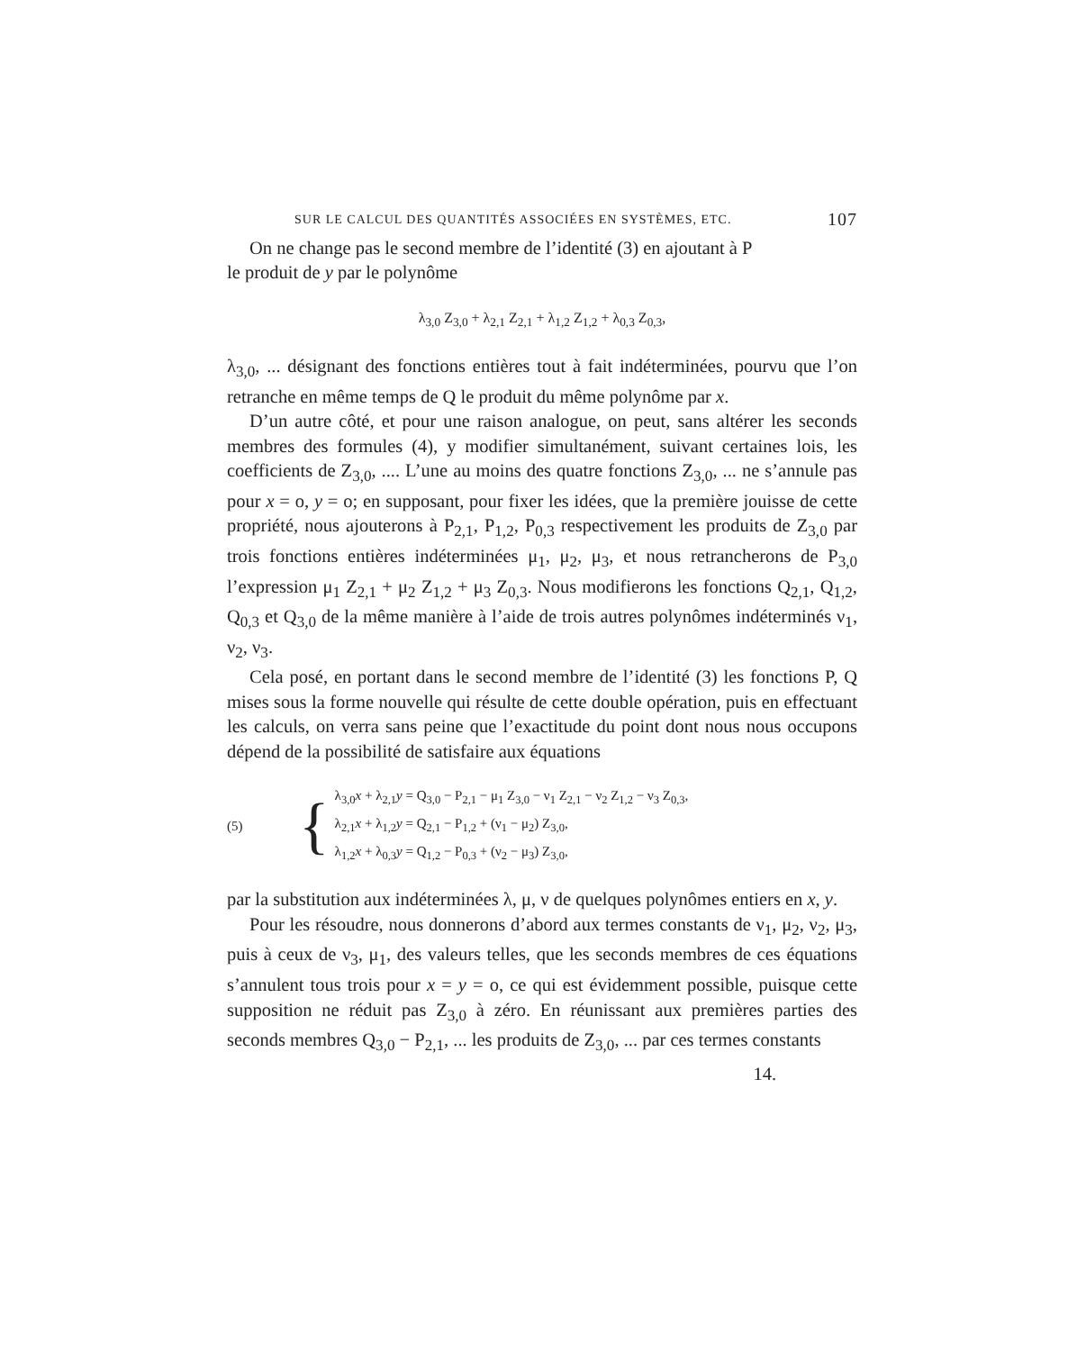SUR LE CALCUL DES QUANTITÉS ASSOCIÉES EN SYSTÈMES, ETC. 107
On ne change pas le second membre de l’identité (3) en ajoutant à P
le produit de y par le polynôme
λ<sub>3,0</sub> Z<sub>3,0</sub> + λ<sub>2,1</sub> Z<sub>2,1</sub> + λ<sub>1,2</sub> Z<sub>1,2</sub> + λ<sub>0,3</sub> Z<sub>0,3</sub>,
λ<sub>3,0</sub>, ... désignant des fonctions entières tout à fait indéterminées, pourvu que l’on retranche en même temps de Q le produit du même polynôme par x.
D’un autre côté, et pour une raison analogue, on peut, sans altérer les seconds membres des formules (4), y modifier simultanément, suivant certaines lois, les coefficients de Z<sub>3,0</sub>, .... L’une au moins des quatre fonctions Z<sub>3,0</sub>, ... ne s’annule pas pour x = o, y = o; en supposant, pour fixer les idées, que la première jouisse de cette propriété, nous ajouterons à P<sub>2,1</sub>, P<sub>1,2</sub>, P<sub>0,3</sub> respectivement les produits de Z<sub>3,0</sub> par trois fonctions entières indéterminées μ<sub>1</sub>, μ<sub>2</sub>, μ<sub>3</sub>, et nous retrancherons de P<sub>3,0</sub> l’expression μ<sub>1</sub> Z<sub>2,1</sub> + μ<sub>2</sub> Z<sub>1,2</sub> + μ<sub>3</sub> Z<sub>0,3</sub>. Nous modifierons les fonctions Q<sub>2,1</sub>, Q<sub>1,2</sub>, Q<sub>0,3</sub> et Q<sub>3,0</sub> de la même manière à l’aide de trois autres polynômes indéterminés ν<sub>1</sub>, ν<sub>2</sub>, ν<sub>3</sub>.
Cela posé, en portant dans le second membre de l’identité (3) les fonctions P, Q mises sous la forme nouvelle qui résulte de cette double opération, puis en effectuant les calculs, on verra sans peine que l’exactitude du point dont nous nous occupons dépend de la possibilité de satisfaire aux équations
(5)
{
λ<sub>3,0</sub>x + λ<sub>2,1</sub>y = Q<sub>3,0</sub> − P<sub>2,1</sub> − μ<sub>1</sub> Z<sub>3,0</sub> − ν<sub>1</sub> Z<sub>2,1</sub> − ν<sub>2</sub> Z<sub>1,2</sub> − ν<sub>3</sub> Z<sub>0,3</sub>,
λ<sub>2,1</sub>x + λ<sub>1,2</sub>y = Q<sub>2,1</sub> − P<sub>1,2</sub> + (ν<sub>1</sub> − μ<sub>2</sub>) Z<sub>3,0</sub>,
λ<sub>1,2</sub>x + λ<sub>0,3</sub>y = Q<sub>1,2</sub> − P<sub>0,3</sub> + (ν<sub>2</sub> − μ<sub>3</sub>) Z<sub>3,0</sub>,
par la substitution aux indéterminées λ, μ, ν de quelques polynômes entiers en x, y.
Pour les résoudre, nous donnerons d’abord aux termes constants de ν<sub>1</sub>, μ<sub>2</sub>, ν<sub>2</sub>, μ<sub>3</sub>, puis à ceux de ν<sub>3</sub>, μ<sub>1</sub>, des valeurs telles, que les seconds membres de ces équations s’annulent tous trois pour x = y = o, ce qui est évidemment possible, puisque cette supposition ne réduit pas Z<sub>3,0</sub> à zéro. En réunissant aux premières parties des seconds membres Q<sub>3,0</sub> − P<sub>2,1</sub>, ... les produits de Z<sub>3,0</sub>, ... par ces termes constants
14.